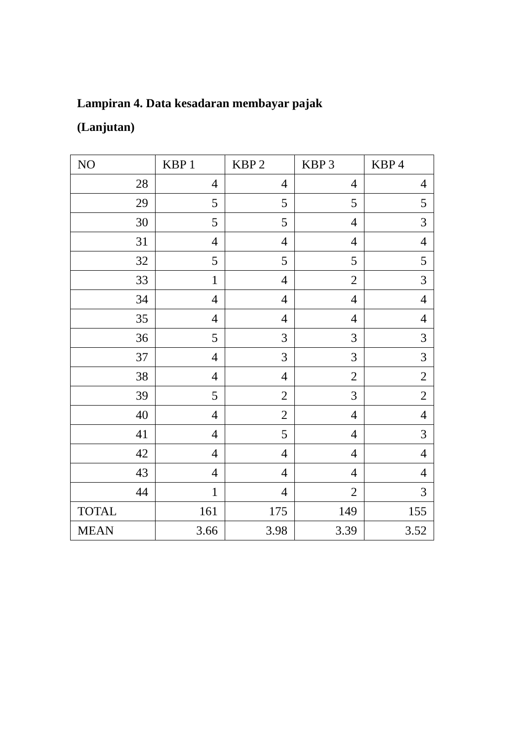Lampiran 4. Data kesadaran membayar pajak
(Lanjutan)
| NO | KBP 1 | KBP 2 | KBP 3 | KBP 4 |
| 28 | 4 | 4 | 4 | 4 |
| 29 | 5 | 5 | 5 | 5 |
| 30 | 5 | 5 | 4 | 3 |
| 31 | 4 | 4 | 4 | 4 |
| 32 | 5 | 5 | 5 | 5 |
| 33 | 1 | 4 | 2 | 3 |
| 34 | 4 | 4 | 4 | 4 |
| 35 | 4 | 4 | 4 | 4 |
| 36 | 5 | 3 | 3 | 3 |
| 37 | 4 | 3 | 3 | 3 |
| 38 | 4 | 4 | 2 | 2 |
| 39 | 5 | 2 | 3 | 2 |
| 40 | 4 | 2 | 4 | 4 |
| 41 | 4 | 5 | 4 | 3 |
| 42 | 4 | 4 | 4 | 4 |
| 43 | 4 | 4 | 4 | 4 |
| 44 | 1 | 4 | 2 | 3 |
| TOTAL | 161 | 175 | 149 | 155 |
| MEAN | 3.66 | 3.98 | 3.39 | 3.52 |